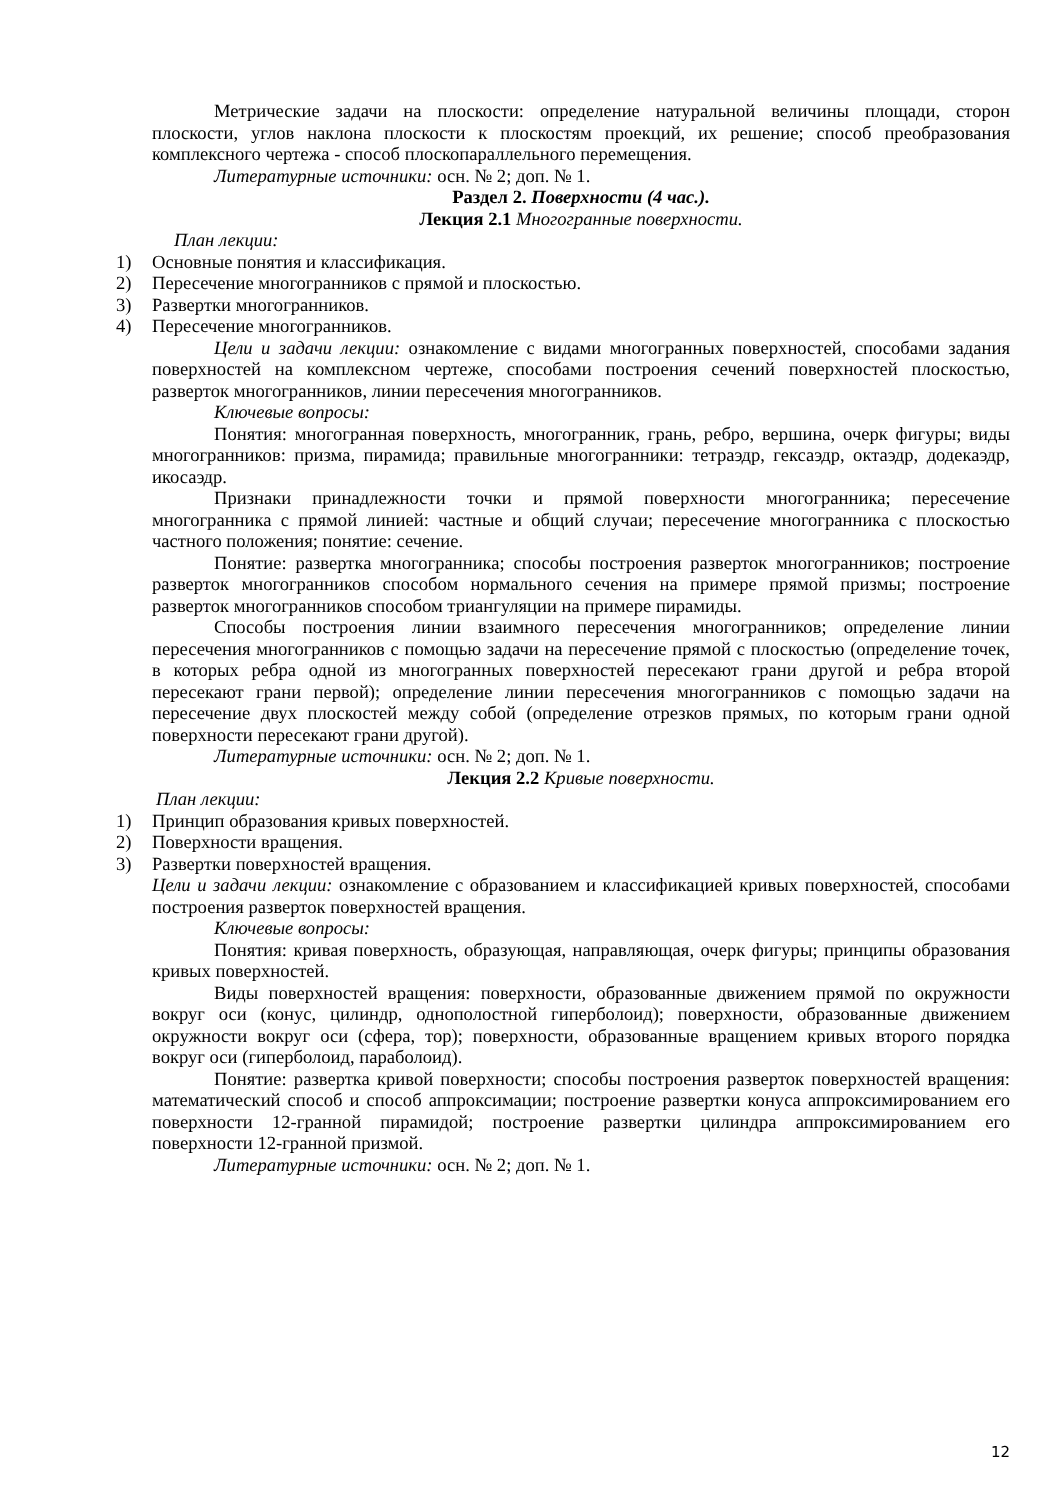Метрические задачи на плоскости: определение натуральной величины площади, сторон плоскости, углов наклона плоскости к плоскостям проекций, их решение; способ преобразования комплексного чертежа - способ плоскопараллельного перемещения.
Литературные источники: осн. № 2; доп. № 1.
Раздел 2. Поверхности (4 час.).
Лекция 2.1 Многогранные поверхности.
План лекции:
1) Основные понятия и классификация.
2) Пересечение многогранников с прямой и плоскостью.
3) Развертки многогранников.
4) Пересечение многогранников.
Цели и задачи лекции: ознакомление с видами многогранных поверхностей, способами задания поверхностей на комплексном чертеже, способами построения сечений поверхностей плоскостью, разверток многогранников, линии пересечения многогранников.
Ключевые вопросы:
Понятия: многогранная поверхность, многогранник, грань, ребро, вершина, очерк фигуры; виды многогранников: призма, пирамида; правильные многогранники: тетраэдр, гексаэдр, октаэдр, додекаэдр, икосаэдр.
Признаки принадлежности точки и прямой поверхности многогранника; пересечение многогранника с прямой линией: частные и общий случаи; пересечение многогранника с плоскостью частного положения; понятие: сечение.
Понятие: развертка многогранника; способы построения разверток многогранников; построение разверток многогранников способом нормального сечения на примере прямой призмы; построение разверток многогранников способом триангуляции на примере пирамиды.
Способы построения линии взаимного пересечения многогранников; определение линии пересечения многогранников с помощью задачи на пересечение прямой с плоскостью (определение точек, в которых ребра одной из многогранных поверхностей пересекают грани другой и ребра второй пересекают грани первой); определение линии пересечения многогранников с помощью задачи на пересечение двух плоскостей между собой (определение отрезков прямых, по которым грани одной поверхности пересекают грани другой).
Литературные источники: осн. № 2; доп. № 1.
Лекция 2.2 Кривые поверхности.
План лекции:
1) Принцип образования кривых поверхностей.
2) Поверхности вращения.
3) Развертки поверхностей вращения.
Цели и задачи лекции: ознакомление с образованием и классификацией кривых поверхностей, способами построения разверток поверхностей вращения.
Ключевые вопросы:
Понятия: кривая поверхность, образующая, направляющая, очерк фигуры; принципы образования кривых поверхностей.
Виды поверхностей вращения: поверхности, образованные движением прямой по окружности вокруг оси (конус, цилиндр, однополостной гиперболоид); поверхности, образованные движением окружности вокруг оси (сфера, тор); поверхности, образованные вращением кривых второго порядка вокруг оси (гиперболоид, параболоид).
Понятие: развертка кривой поверхности; способы построения разверток поверхностей вращения: математический способ и способ аппроксимации; построение развертки конуса аппроксимированием его поверхности 12-гранной пирамидой; построение развертки цилиндра аппроксимированием его поверхности 12-гранной призмой.
Литературные источники: осн. № 2; доп. № 1.
12